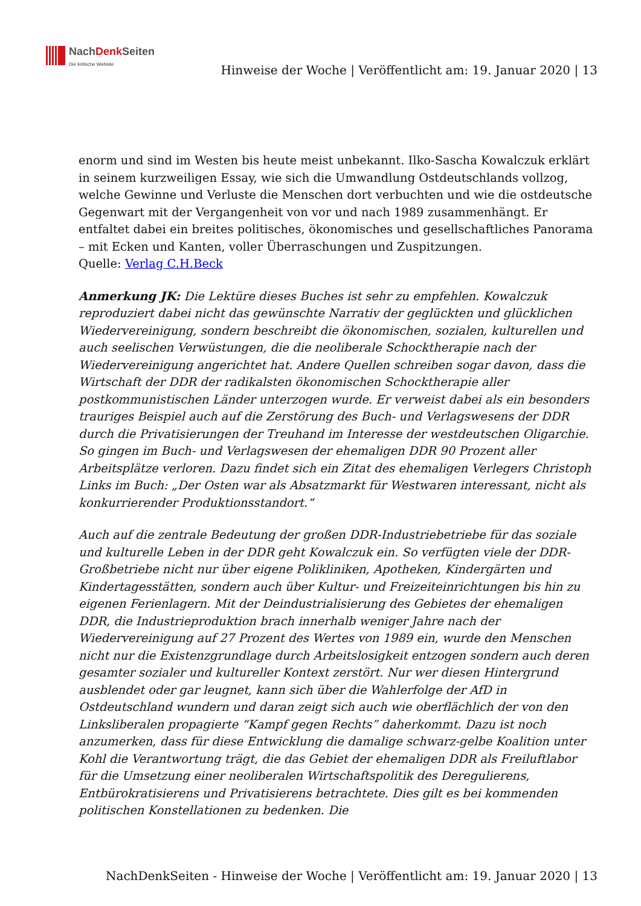NachDenk Seiten
Die kritische Website
Hinweise der Woche | Veröffentlicht am: 19. Januar 2020 | 13
enorm und sind im Westen bis heute meist unbekannt. Ilko-Sascha Kowalczuk erklärt in seinem kurzweiligen Essay, wie sich die Umwandlung Ostdeutschlands vollzog, welche Gewinne und Verluste die Menschen dort verbuchten und wie die ostdeutsche Gegenwart mit der Vergangenheit von vor und nach 1989 zusammenhängt. Er entfaltet dabei ein breites politisches, ökonomisches und gesellschaftliches Panorama – mit Ecken und Kanten, voller Überraschungen und Zuspitzungen.
Quelle: Verlag C.H.Beck
Anmerkung JK: Die Lektüre dieses Buches ist sehr zu empfehlen. Kowalczuk reproduziert dabei nicht das gewünschte Narrativ der geglückten und glücklichen Wiedervereinigung, sondern beschreibt die ökonomischen, sozialen, kulturellen und auch seelischen Verwüstungen, die die neoliberale Schocktherapie nach der Wiedervereinigung angerichtet hat. Andere Quellen schreiben sogar davon, dass die Wirtschaft der DDR der radikalsten ökonomischen Schocktherapie aller postkommunistischen Länder unterzogen wurde. Er verweist dabei als ein besonders trauriges Beispiel auch auf die Zerstörung des Buch- und Verlagswesens der DDR durch die Privatisierungen der Treuhand im Interesse der westdeutschen Oligarchie. So gingen im Buch- und Verlagswesen der ehemaligen DDR 90 Prozent aller Arbeitsplätze verloren. Dazu findet sich ein Zitat des ehemaligen Verlegers Christoph Links im Buch: „Der Osten war als Absatzmarkt für Westwaren interessant, nicht als konkurrierender Produktionsstandort.“
Auch auf die zentrale Bedeutung der großen DDR-Industriebetriebe für das soziale und kulturelle Leben in der DDR geht Kowalczuk ein. So verfügten viele der DDR-Großbetriebe nicht nur über eigene Polikliniken, Apotheken, Kindergärten und Kindertagesstätten, sondern auch über Kultur- und Freizeiteinrichtungen bis hin zu eigenen Ferienlagern. Mit der Deindustrialisierung des Gebietes der ehemaligen DDR, die Industrieproduktion brach innerhalb weniger Jahre nach der Wiedervereinigung auf 27 Prozent des Wertes von 1989 ein, wurde den Menschen nicht nur die Existenzgrundlage durch Arbeitslosigkeit entzogen sondern auch deren gesamter sozialer und kultureller Kontext zerstört. Nur wer diesen Hintergrund ausblendet oder gar leugnet, kann sich über die Wahlerfolge der AfD in Ostdeutschland wundern und daran zeigt sich auch wie oberflächlich der von den Linksliberalen propagierte “Kampf gegen Rechts” daherkommt. Dazu ist noch anzumerken, dass für diese Entwicklung die damalige schwarz-gelbe Koalition unter Kohl die Verantwortung trägt, die das Gebiet der ehemaligen DDR als Freiluftlabor für die Umsetzung einer neoliberalen Wirtschaftspolitik des Deregulierens, Entbürokratisierens und Privatisierens betrachtete. Dies gilt es bei kommenden politischen Konstellationen zu bedenken. Die
NachDenkSeiten - Hinweise der Woche | Veröffentlicht am: 19. Januar 2020 | 13